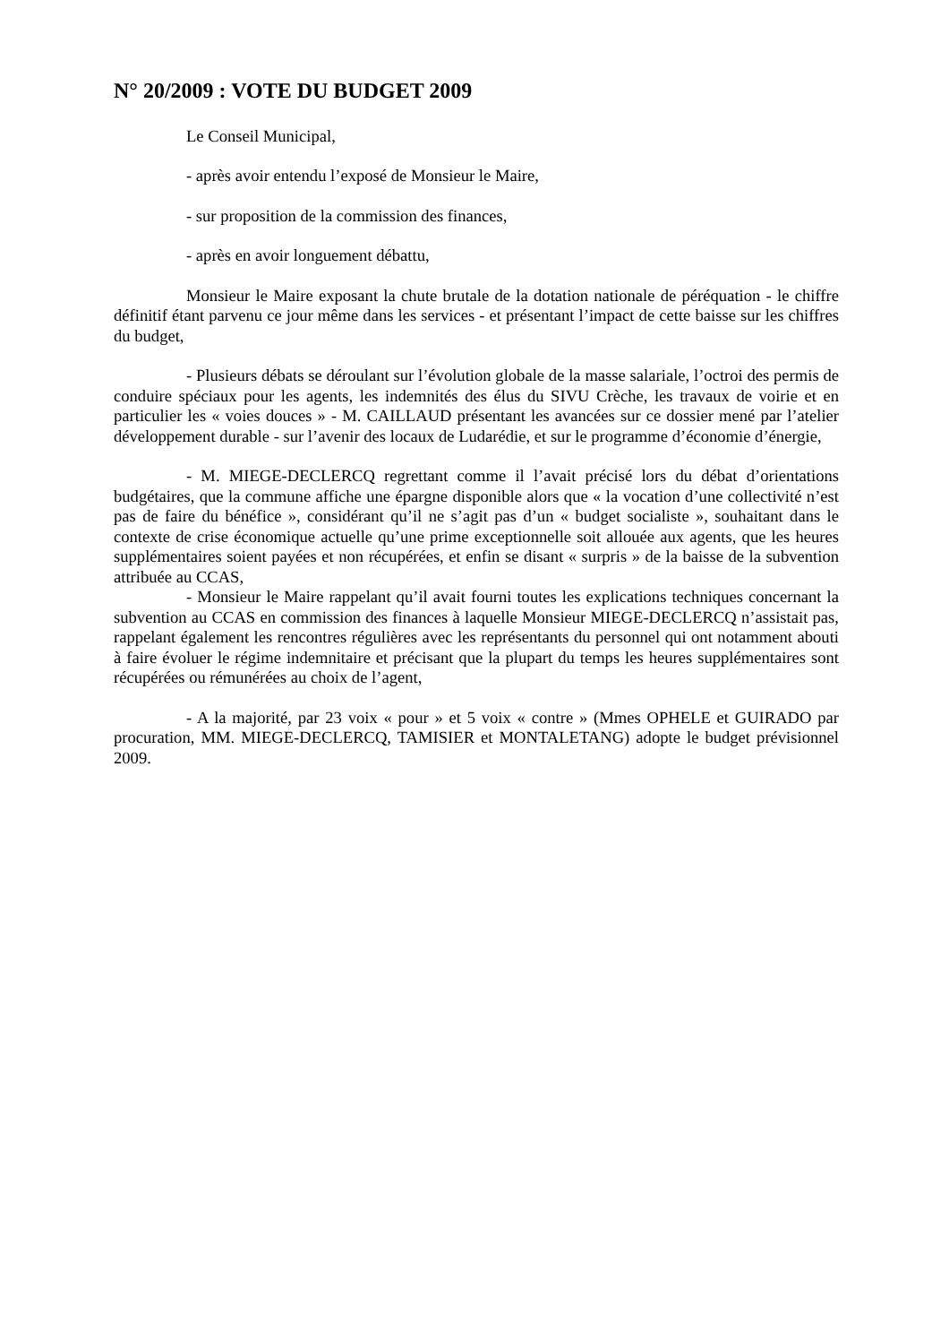N° 20/2009 : VOTE DU BUDGET 2009
Le Conseil Municipal,
- après avoir entendu l’exposé de Monsieur le Maire,
- sur proposition de la commission des finances,
- après en avoir longuement débattu,
Monsieur le Maire exposant la chute brutale de la dotation nationale de péréquation - le chiffre définitif étant parvenu ce jour même dans les services - et présentant l’impact de cette baisse sur les chiffres du budget,
- Plusieurs débats se déroulant sur l’évolution globale de la masse salariale, l’octroi des permis de conduire spéciaux pour les agents, les indemnités des élus du SIVU Crèche, les travaux de voirie et en particulier les « voies douces » - M. CAILLAUD présentant les avancées sur ce dossier mené par l’atelier développement durable - sur l’avenir des locaux de Ludarédie, et sur le programme d’économie d’énergie,
- M. MIEGE-DECLERCQ regrettant comme il l’avait précisé lors du débat d’orientations budgétaires, que la commune affiche une épargne disponible alors que « la vocation d’une collectivité n’est pas de faire du bénéfice », considérant qu’il ne s’agit pas d’un « budget socialiste », souhaitant dans le contexte de crise économique actuelle qu’une prime exceptionnelle soit allouée aux agents, que les heures supplémentaires soient payées et non récupérées, et enfin se disant « surpris » de la baisse de la subvention attribuée au CCAS,
- Monsieur le Maire rappelant qu’il avait fourni toutes les explications techniques concernant la subvention au CCAS en commission des finances à laquelle Monsieur MIEGE-DECLERCQ n’assistait pas, rappelant également les rencontres régulières avec les représentants du personnel qui ont notamment abouti à faire évoluer le régime indemnitaire et précisant que la plupart du temps les heures supplémentaires sont récupérées ou rémunérées au choix de l’agent,
- A la majorité, par 23 voix « pour » et 5 voix « contre » (Mmes OPHELE et GUIRADO par procuration, MM. MIEGE-DECLERCQ, TAMISIER et MONTALETANG) adopte le budget prévisionnel 2009.